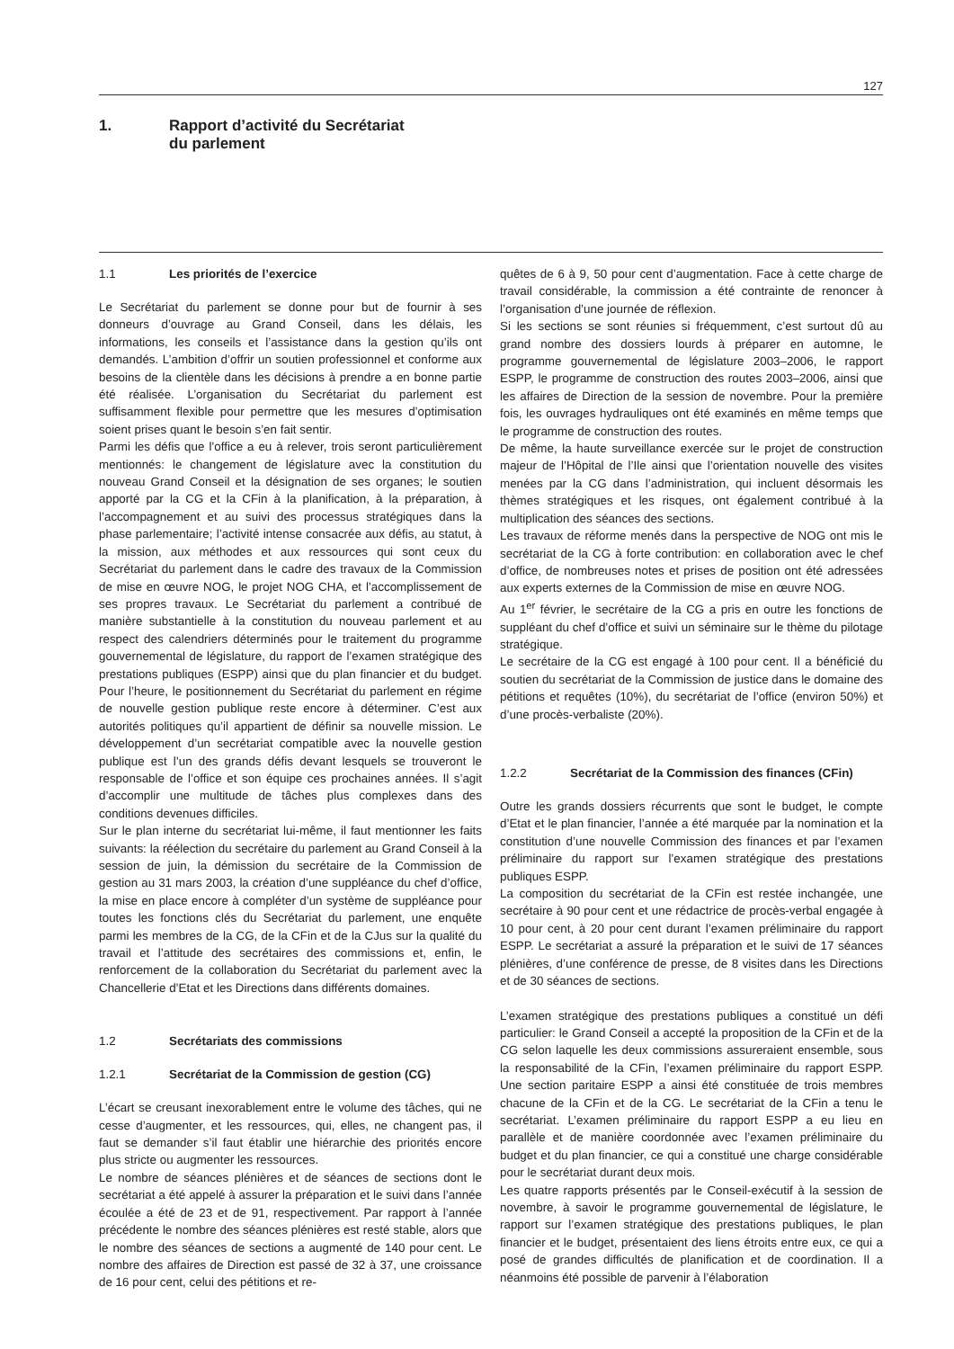127
1. Rapport d’activité du Secrétariat
du parlement
1.1 Les priorités de l’exercice
Le Secrétariat du parlement se donne pour but de fournir à ses donneurs d’ouvrage au Grand Conseil, dans les délais, les informations, les conseils et l’assistance dans la gestion qu’ils ont demandés. L’ambition d’offrir un soutien professionnel et conforme aux besoins de la clientèle dans les décisions à prendre a en bonne partie été réalisée. L’organisation du Secrétariat du parlement est suffisamment flexible pour permettre que les mesures d’optimisation soient prises quant le besoin s’en fait sentir.
Parmi les défis que l’office a eu à relever, trois seront particulièrement mentionnés: le changement de législature avec la constitution du nouveau Grand Conseil et la désignation de ses organes; le soutien apporté par la CG et la CFin à la planification, à la préparation, à l’accompagnement et au suivi des processus stratégiques dans la phase parlementaire; l’activité intense consacrée aux défis, au statut, à la mission, aux méthodes et aux ressources qui sont ceux du Secrétariat du parlement dans le cadre des travaux de la Commission de mise en œuvre NOG, le projet NOG CHA, et l’accomplissement de ses propres travaux. Le Secrétariat du parlement a contribué de manière substantielle à la constitution du nouveau parlement et au respect des calendriers déterminés pour le traitement du programme gouvernemental de législature, du rapport de l’examen stratégique des prestations publiques (ESPP) ainsi que du plan financier et du budget. Pour l’heure, le positionnement du Secrétariat du parlement en régime de nouvelle gestion publique reste encore à déterminer. C’est aux autorités politiques qu’il appartient de définir sa nouvelle mission. Le développement d’un secrétariat compatible avec la nouvelle gestion publique est l’un des grands défis devant lesquels se trouveront le responsable de l’office et son équipe ces prochaines années. Il s’agit d’accomplir une multitude de tâches plus complexes dans des conditions devenues difficiles.
Sur le plan interne du secrétariat lui-même, il faut mentionner les faits suivants: la réélection du secrétaire du parlement au Grand Conseil à la session de juin, la démission du secrétaire de la Commission de gestion au 31 mars 2003, la création d’une suppléance du chef d’office, la mise en place encore à compléter d’un système de suppléance pour toutes les fonctions clés du Secrétariat du parlement, une enquête parmi les membres de la CG, de la CFin et de la CJus sur la qualité du travail et l’attitude des secrétaires des commissions et, enfin, le renforcement de la collaboration du Secrétariat du parlement avec la Chancellerie d’Etat et les Directions dans différents domaines.
1.2 Secrétariats des commissions
1.2.1 Secrétariat de la Commission de gestion (CG)
L’écart se creusant inexorablement entre le volume des tâches, qui ne cesse d’augmenter, et les ressources, qui, elles, ne changent pas, il faut se demander s’il faut établir une hiérarchie des priorités encore plus stricte ou augmenter les ressources.
Le nombre de séances plénières et de séances de sections dont le secrétariat a été appelé à assurer la préparation et le suivi dans l’année écoulée a été de 23 et de 91, respectivement. Par rapport à l’année précédente le nombre des séances plénières est resté stable, alors que le nombre des séances de sections a augmenté de 140 pour cent. Le nombre des affaires de Direction est passé de 32 à 37, une croissance de 16 pour cent, celui des pétitions et re-
quêtes de 6 à 9, 50 pour cent d’augmentation. Face à cette charge de travail considérable, la commission a été contrainte de renoncer à l’organisation d’une journée de réflexion.
Si les sections se sont réunies si fréquemment, c’est surtout dû au grand nombre des dossiers lourds à préparer en automne, le programme gouvernemental de législature 2003–2006, le rapport ESPP, le programme de construction des routes 2003–2006, ainsi que les affaires de Direction de la session de novembre. Pour la première fois, les ouvrages hydrauliques ont été examinés en même temps que le programme de construction des routes.
De même, la haute surveillance exercée sur le projet de construction majeur de l’Hôpital de l’Ile ainsi que l’orientation nouvelle des visites menées par la CG dans l’administration, qui incluent désormais les thèmes stratégiques et les risques, ont également contribué à la multiplication des séances des sections.
Les travaux de réforme menés dans la perspective de NOG ont mis le secrétariat de la CG à forte contribution: en collaboration avec le chef d’office, de nombreuses notes et prises de position ont été adressées aux experts externes de la Commission de mise en œuvre NOG.
Au 1<sup>er</sup> février, le secrétaire de la CG a pris en outre les fonctions de suppléant du chef d’office et suivi un séminaire sur le thème du pilotage stratégique.
Le secrétaire de la CG est engagé à 100 pour cent. Il a bénéficié du soutien du secrétariat de la Commission de justice dans le domaine des pétitions et requêtes (10%), du secrétariat de l’office (environ 50%) et d’une procès-verbaliste (20%).
1.2.2 Secrétariat de la Commission des finances (CFin)
Outre les grands dossiers récurrents que sont le budget, le compte d’Etat et le plan financier, l’année a été marquée par la nomination et la constitution d’une nouvelle Commission des finances et par l’examen préliminaire du rapport sur l’examen stratégique des prestations publiques ESPP.
La composition du secrétariat de la CFin est restée inchangée, une secrétaire à 90 pour cent et une rédactrice de procès-verbal engagée à 10 pour cent, à 20 pour cent durant l’examen préliminaire du rapport ESPP. Le secrétariat a assuré la préparation et le suivi de 17 séances plénières, d’une conférence de presse, de 8 visites dans les Directions et de 30 séances de sections.
L’examen stratégique des prestations publiques a constitué un défi particulier: le Grand Conseil a accepté la proposition de la CFin et de la CG selon laquelle les deux commissions assureraient ensemble, sous la responsabilité de la CFin, l’examen préliminaire du rapport ESPP. Une section paritaire ESPP a ainsi été constituée de trois membres chacune de la CFin et de la CG. Le secrétariat de la CFin a tenu le secrétariat. L’examen préliminaire du rapport ESPP a eu lieu en parallèle et de manière coordonnée avec l’examen préliminaire du budget et du plan financier, ce qui a constitué une charge considérable pour le secrétariat durant deux mois.
Les quatre rapports présentés par le Conseil-exécutif à la session de novembre, à savoir le programme gouvernemental de législature, le rapport sur l’examen stratégique des prestations publiques, le plan financier et le budget, présentaient des liens étroits entre eux, ce qui a posé de grandes difficultés de planification et de coordination. Il a néanmoins été possible de parvenir à l’élaboration